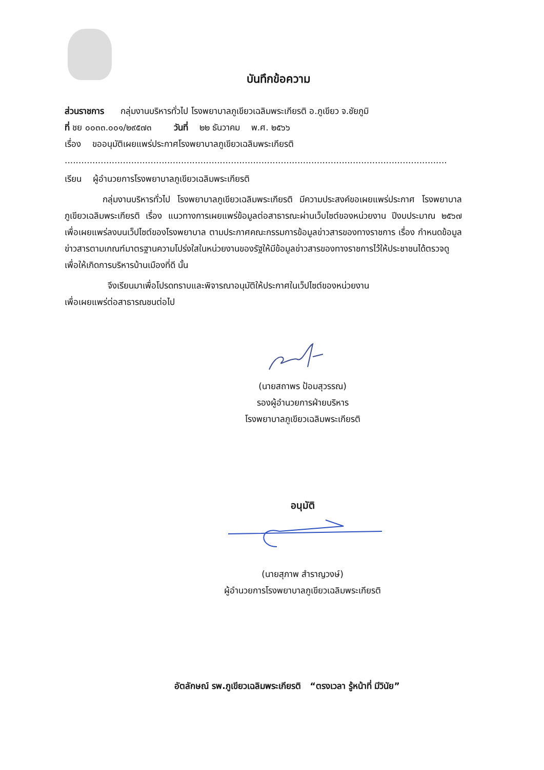บันทึกข้อความ
ส่วนราชการ กลุ่มงานบริหารทั่วไป โรงพยาบาลภูเขียวเฉลิมพระเกียรติ อ.ภูเขียว จ.ชัยภูมิ
ที่ ชย ๐๐๓๓.๐๐๑/๒๙๕๗๓ วันที่ ๒๒ ธันวาคม พ.ศ. ๒๕๖๖
เรื่อง ขออนุมัติเผยแพร่ประกาศโรงพยาบาลภูเขียวเฉลิมพระเกียรติ
..........................................................................................................................................
เรียน ผู้อำนวยการโรงพยาบาลภูเขียวเฉลิมพระเกียรติ
กลุ่มงานบริหารทั่วไป โรงพยาบาลภูเขียวเฉลิมพระเกียรติ มีความประสงค์ขอเผยแพร่ประกาศ โรงพยาบาลภูเขียวเฉลิมพระเกียรติ เรื่อง แนวทางการเผยแพร่ข้อมูลต่อสาธารณะผ่านเว็บไซต์ของหน่วยงาน ปีงบประมาณ ๒๕๖๗ เพื่อเผยแพร่ลงบนเว็ปไซต์ของโรงพยาบาล ตามประกาศคณะกรรมการข้อมูลข่าวสารของทางราชการ เรื่อง กำหนดข้อมูลข่าวสารตามเกณฑ์มาตรฐานความโปร่งใสในหน่วยงานของรัฐให้มีข้อมูลข่าวสารของทางราชการไว้ให้ประชาชนได้ตรวจดู เพื่อให้เกิดการบริหารบ้านเมืองที่ดี นั้น
จึงเรียนมาเพื่อโปรดทราบและพิจารณาอนุมัติให้ประกาศในเว็ปไซต์ของหน่วยงาน
เพื่อเผยแพร่ต่อสาธารณชนต่อไป
(นายสถาพร ป้อมสุวรรณ)
รองผู้อำนวยการฝ่ายบริหาร
โรงพยาบาลภูเขียวเฉลิมพระเกียรติ
อนุมัติ
(นายสุภาพ สำราญวงษ์)
ผู้อำนวยการโรงพยาบาลภูเขียวเฉลิมพระเกียรติ
อัตลักษณ์ รพ.ภูเขียวเฉลิมพระเกียรติ “ตรงเวลา รู้หน้าที่ มีวินัย”